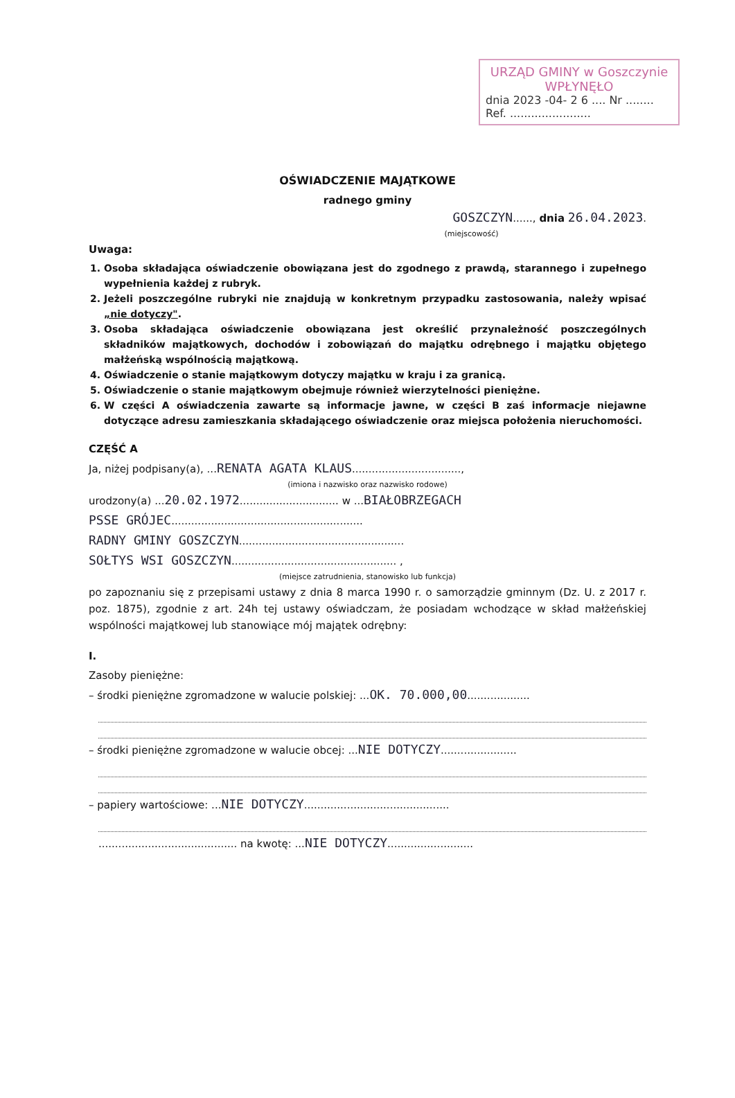URZĄD GMINY w Goszczynie
WPŁYNĘŁO
dnia 2023 -04- 2 6 .... Nr ........
Ref. .......................
OŚWIADCZENIE MAJĄTKOWE
radnego gminy
GOSZCZYN......, dnia 26.04.2023.
(miejscowość)
Uwaga:
1. Osoba składająca oświadczenie obowiązana jest do zgodnego z prawdą, starannego i zupełnego wypełnienia każdej z rubryk.
2. Jeżeli poszczególne rubryki nie znajdują w konkretnym przypadku zastosowania, należy wpisać „nie dotyczy".
3. Osoba składająca oświadczenie obowiązana jest określić przynależność poszczególnych składników majątkowych, dochodów i zobowiązań do majątku odrębnego i majątku objętego małżeńską wspólnością majątkową.
4. Oświadczenie o stanie majątkowym dotyczy majątku w kraju i za granicą.
5. Oświadczenie o stanie majątkowym obejmuje również wierzytelności pieniężne.
6. W części A oświadczenia zawarte są informacje jawne, w części B zaś informacje niejawne dotyczące adresu zamieszkania składającego oświadczenie oraz miejsca położenia nieruchomości.
CZĘŚĆ A
Ja, niżej podpisany(a), ...RENATA AGATA KLAUS.................................,
(imiona i nazwisko oraz nazwisko rodowe)
urodzony(a) ...20.02.1972.............................. w ...BIAŁOBRZEGACH
PSSE GRÓJEC..........................................................
RADNY GMINY GOSZCZYN..................................................
SOŁTYS WSI GOSZCZYN.................................................. ,
(miejsce zatrudnienia, stanowisko lub funkcja)
po zapoznaniu się z przepisami ustawy z dnia 8 marca 1990 r. o samorządzie gminnym (Dz. U. z 2017 r. poz. 1875), zgodnie z art. 24h tej ustawy oświadczam, że posiadam wchodzące w skład małżeńskiej wspólności majątkowej lub stanowiące mój majątek odrębny:
I.
Zasoby pieniężne:
– środki pieniężne zgromadzone w walucie polskiej: ...OK. 70.000,00...................
– środki pieniężne zgromadzone w walucie obcej: ...NIE DOTYCZY.......................
– papiery wartościowe: ...NIE DOTYCZY............................................
.......................................... na kwotę: ...NIE DOTYCZY..........................